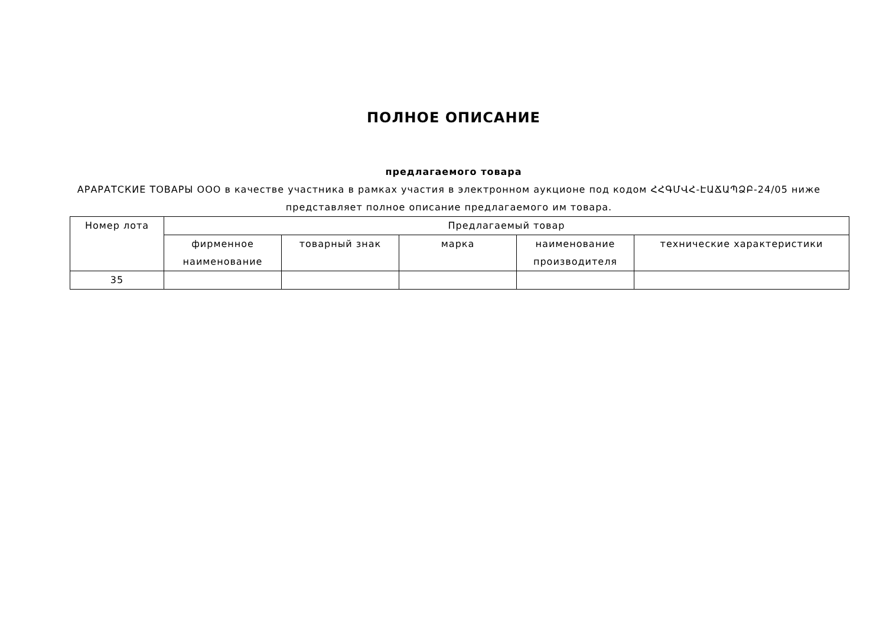ПОЛНОЕ ОПИСАНИЕ
предлагаемого товара
АРАРАТСКИЕ ТОВАРЫ ООО в качестве участника в рамках участия в электронном аукционе под кодом ՀՀԳՄՎՀ-ԷԱՃԱՊՁԲ-24/05 ниже представляет полное описание предлагаемого им товара.
| Номер лота | Предлагаемый товар | | | | |
| --- | --- | --- | --- | --- | --- |
| | фирменное наименование | товарный знак | марка | наименование производителя | технические характеристики |
| 35 | | | | | |